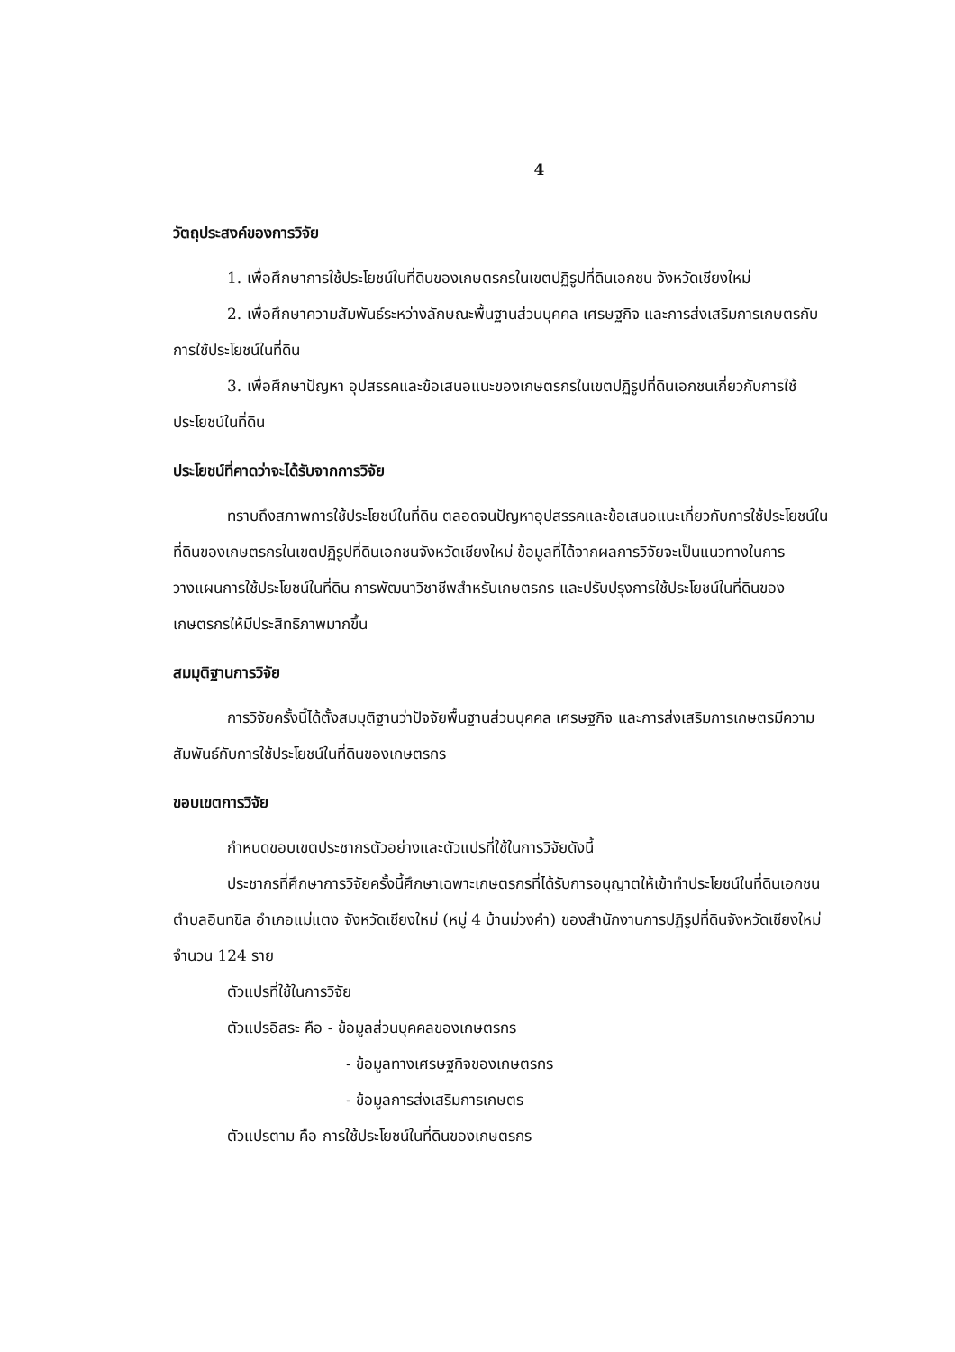4
วัตถุประสงค์ของการวิจัย
1. เพื่อศึกษาการใช้ประโยชน์ในที่ดินของเกษตรกรในเขตปฏิรูปที่ดินเอกชน จังหวัดเชียงใหม่
2. เพื่อศึกษาความสัมพันธ์ระหว่างลักษณะพื้นฐานส่วนบุคคล เศรษฐกิจ และการส่งเสริมการเกษตรกับการใช้ประโยชน์ในที่ดิน
3. เพื่อศึกษาปัญหา อุปสรรคและข้อเสนอแนะของเกษตรกรในเขตปฏิรูปที่ดินเอกชนเกี่ยวกับการใช้ประโยชน์ในที่ดิน
ประโยชน์ที่คาดว่าจะได้รับจากการวิจัย
ทราบถึงสภาพการใช้ประโยชน์ในที่ดิน ตลอดจนปัญหาอุปสรรคและข้อเสนอแนะเกี่ยวกับการใช้ประโยชน์ในที่ดินของเกษตรกรในเขตปฏิรูปที่ดินเอกชนจังหวัดเชียงใหม่ ข้อมูลที่ได้จากผลการวิจัยจะเป็นแนวทางในการวางแผนการใช้ประโยชน์ในที่ดิน การพัฒนาวิชาชีพสำหรับเกษตรกร และปรับปรุงการใช้ประโยชน์ในที่ดินของเกษตรกรให้มีประสิทธิภาพมากขึ้น
สมมุติฐานการวิจัย
การวิจัยครั้งนี้ได้ตั้งสมมุติฐานว่าปัจจัยพื้นฐานส่วนบุคคล เศรษฐกิจ และการส่งเสริมการเกษตรมีความสัมพันธ์กับการใช้ประโยชน์ในที่ดินของเกษตรกร
ขอบเขตการวิจัย
กำหนดขอบเขตประชากรตัวอย่างและตัวแปรที่ใช้ในการวิจัยดังนี้
ประชากรที่ศึกษาการวิจัยครั้งนี้ศึกษาเฉพาะเกษตรกรที่ได้รับการอนุญาตให้เข้าทำประโยชน์ในที่ดินเอกชนตำบลอินทขิล อำเภอแม่แตง จังหวัดเชียงใหม่ (หมู่ 4 บ้านม่วงคำ) ของสำนักงานการปฏิรูปที่ดินจังหวัดเชียงใหม่ จำนวน 124 ราย
ตัวแปรที่ใช้ในการวิจัย
ตัวแปรอิสระ คือ - ข้อมูลส่วนบุคคลของเกษตรกร
- ข้อมูลทางเศรษฐกิจของเกษตรกร
- ข้อมูลการส่งเสริมการเกษตร
ตัวแปรตาม คือ การใช้ประโยชน์ในที่ดินของเกษตรกร